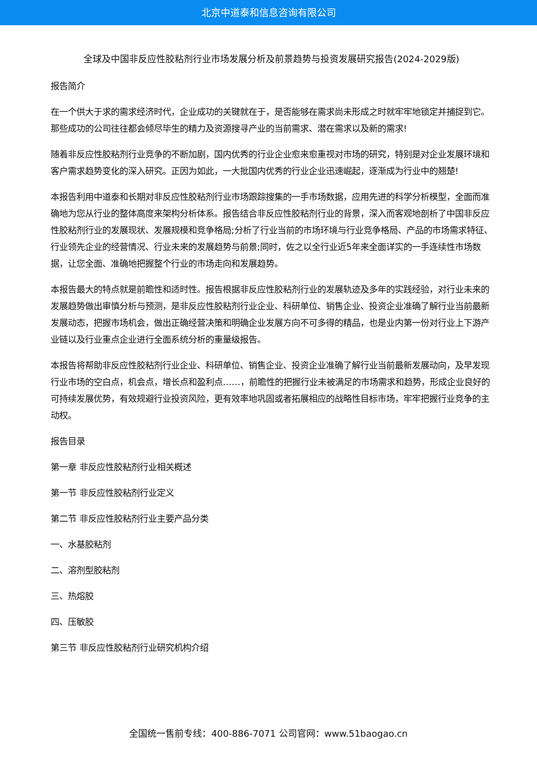北京中道泰和信息咨询有限公司
全球及中国非反应性胶粘剂行业市场发展分析及前景趋势与投资发展研究报告(2024-2029版)
报告简介
在一个供大于求的需求经济时代，企业成功的关键就在于，是否能够在需求尚未形成之时就牢牢地锁定并捕捉到它。那些成功的公司往往都会倾尽毕生的精力及资源搜寻产业的当前需求、潜在需求以及新的需求!
随着非反应性胶粘剂行业竞争的不断加剧，国内优秀的行业企业愈来愈重视对市场的研究，特别是对企业发展环境和客户需求趋势变化的深入研究。正因为如此，一大批国内优秀的行业企业迅速崛起，逐渐成为行业中的翘楚!
本报告利用中道泰和长期对非反应性胶粘剂行业市场跟踪搜集的一手市场数据，应用先进的科学分析模型，全面而准确地为您从行业的整体高度来架构分析体系。报告结合非反应性胶粘剂行业的背景，深入而客观地剖析了中国非反应性胶粘剂行业的发展现状、发展规模和竞争格局;分析了行业当前的市场环境与行业竞争格局、产品的市场需求特征、行业领先企业的经营情况、行业未来的发展趋势与前景;同时，佐之以全行业近5年来全面详实的一手连续性市场数据，让您全面、准确地把握整个行业的市场走向和发展趋势。
本报告最大的特点就是前瞻性和适时性。报告根据非反应性胶粘剂行业的发展轨迹及多年的实践经验，对行业未来的发展趋势做出审慎分析与预测，是非反应性胶粘剂行业企业、科研单位、销售企业、投资企业准确了解行业当前最新发展动态，把握市场机会，做出正确经营决策和明确企业发展方向不可多得的精品，也是业内第一份对行业上下游产业链以及行业重点企业进行全面系统分析的重量级报告。
本报告将帮助非反应性胶粘剂行业企业、科研单位、销售企业、投资企业准确了解行业当前最新发展动向，及早发现行业市场的空白点，机会点，增长点和盈利点……，前瞻性的把握行业未被满足的市场需求和趋势，形成企业良好的可持续发展优势，有效规避行业投资风险，更有效率地巩固或者拓展相应的战略性目标市场，牢牢把握行业竞争的主动权。
报告目录
第一章 非反应性胶粘剂行业相关概述
第一节 非反应性胶粘剂行业定义
第二节 非反应性胶粘剂行业主要产品分类
一、水基胶粘剂
二、溶剂型胶粘剂
三、热熔胶
四、压敏胶
第三节 非反应性胶粘剂行业研究机构介绍
全国统一售前专线：400-886-7071 公司官网：www.51baogao.cn